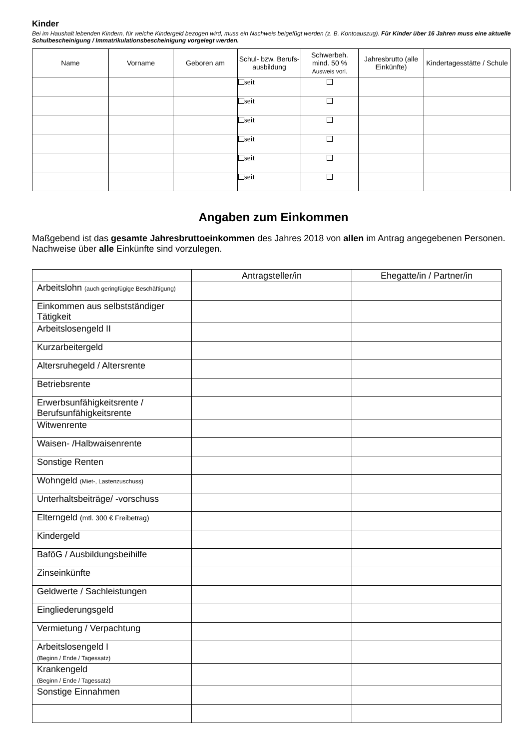Kinder
Bei im Haushalt lebenden Kindern, für welche Kindergeld bezogen wird, muss ein Nachweis beigefügt werden (z. B. Kontoauszug). Für Kinder über 16 Jahren muss eine aktuelle Schulbescheinigung / Immatrikulationsbescheinigung vorgelegt werden.
| Name | Vorname | Geboren am | Schul- bzw. Berufs-ausbildung | Schwerbeh. mind. 50 % Ausweis vorl. | Jahresbrutto (alle Einkünfte) | Kindertagesstätte / Schule |
| --- | --- | --- | --- | --- | --- | --- |
| | | | seit | | | |
| | | | seit | | | |
| | | | seit | | | |
| | | | seit | | | |
| | | | seit | | | |
| | | | seit | | | |
Angaben zum Einkommen
Maßgebend ist das gesamte Jahresbruttoeinkommen des Jahres 2018 von allen im Antrag angegebenen Personen. Nachweise über alle Einkünfte sind vorzulegen.
| | Antragsteller/in | Ehegatte/in / Partner/in |
| --- | --- | --- |
| Arbeitslohn (auch geringfügige Beschäftigung) | | |
| Einkommen aus selbstständiger Tätigkeit | | |
| Arbeitslosengeld II | | |
| Kurzarbeitergeld | | |
| Altersruhegeld / Altersrente | | |
| Betriebsrente | | |
| Erwerbsunfähigkeitsrente / Berufsunfähigkeitsrente | | |
| Witwenrente | | |
| Waisen- /Halbwaisenrente | | |
| Sonstige Renten | | |
| Wohngeld (Miet-, Lastenzuschuss) | | |
| Unterhaltsbeiträge/ -vorschuss | | |
| Elterngeld (mtl. 300 € Freibetrag) | | |
| Kindergeld | | |
| BaföG / Ausbildungsbeihilfe | | |
| Zinseinkünfte | | |
| Geldwerte / Sachleistungen | | |
| Eingliederungsgeld | | |
| Vermietung / Verpachtung | | |
| Arbeitslosengeld I (Beginn / Ende / Tagessatz) | | |
| Krankengeld (Beginn / Ende / Tagessatz) | | |
| Sonstige Einnahmen | | |